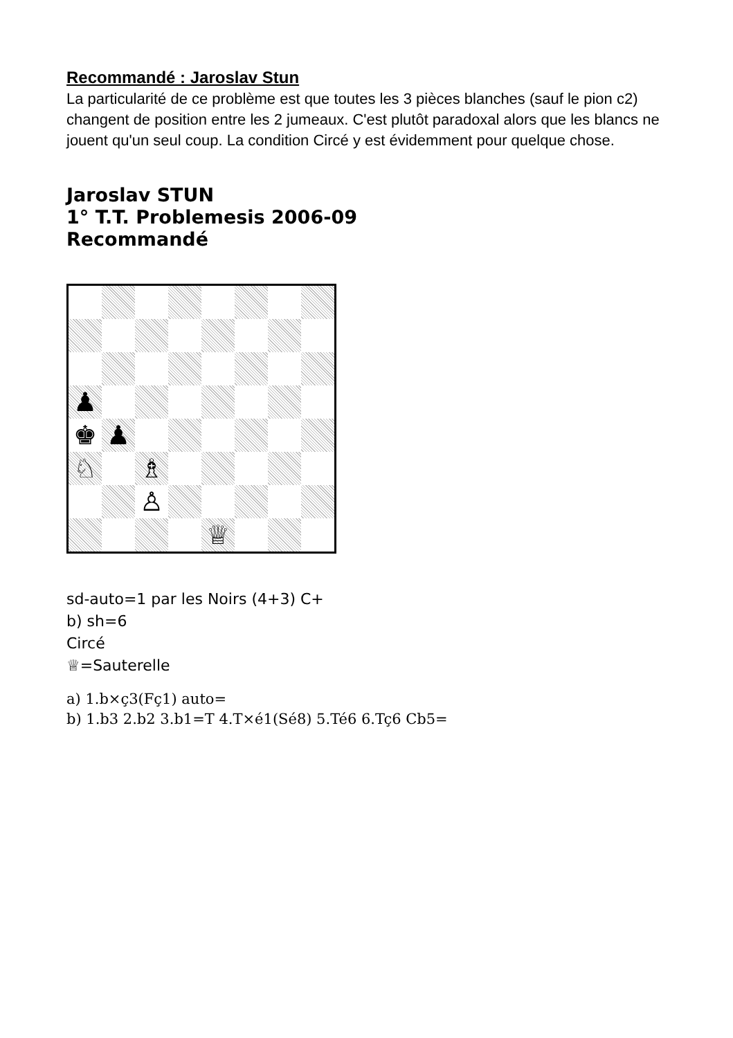Recommandé : Jaroslav Stun
La particularité de ce problème est que toutes les 3 pièces blanches (sauf le pion c2) changent de position entre les 2 jumeaux. C'est plutôt paradoxal alors que les blancs ne jouent qu'un seul coup. La condition Circé y est évidemment pour quelque chose.
Jaroslav STUN
1° T.T. Problemesis 2006-09
Recommandé
♟
♚
♟
♘
♗
♙
♕
sd-auto=1 par les Noirs (4+3) C+
b) sh=6
Circé
♕=Sauterelle
a) 1.b×ç3(Fç1) auto=
b) 1.b3 2.b2 3.b1=T 4.T×é1(Sé8) 5.Té6 6.Tç6 Cb5=